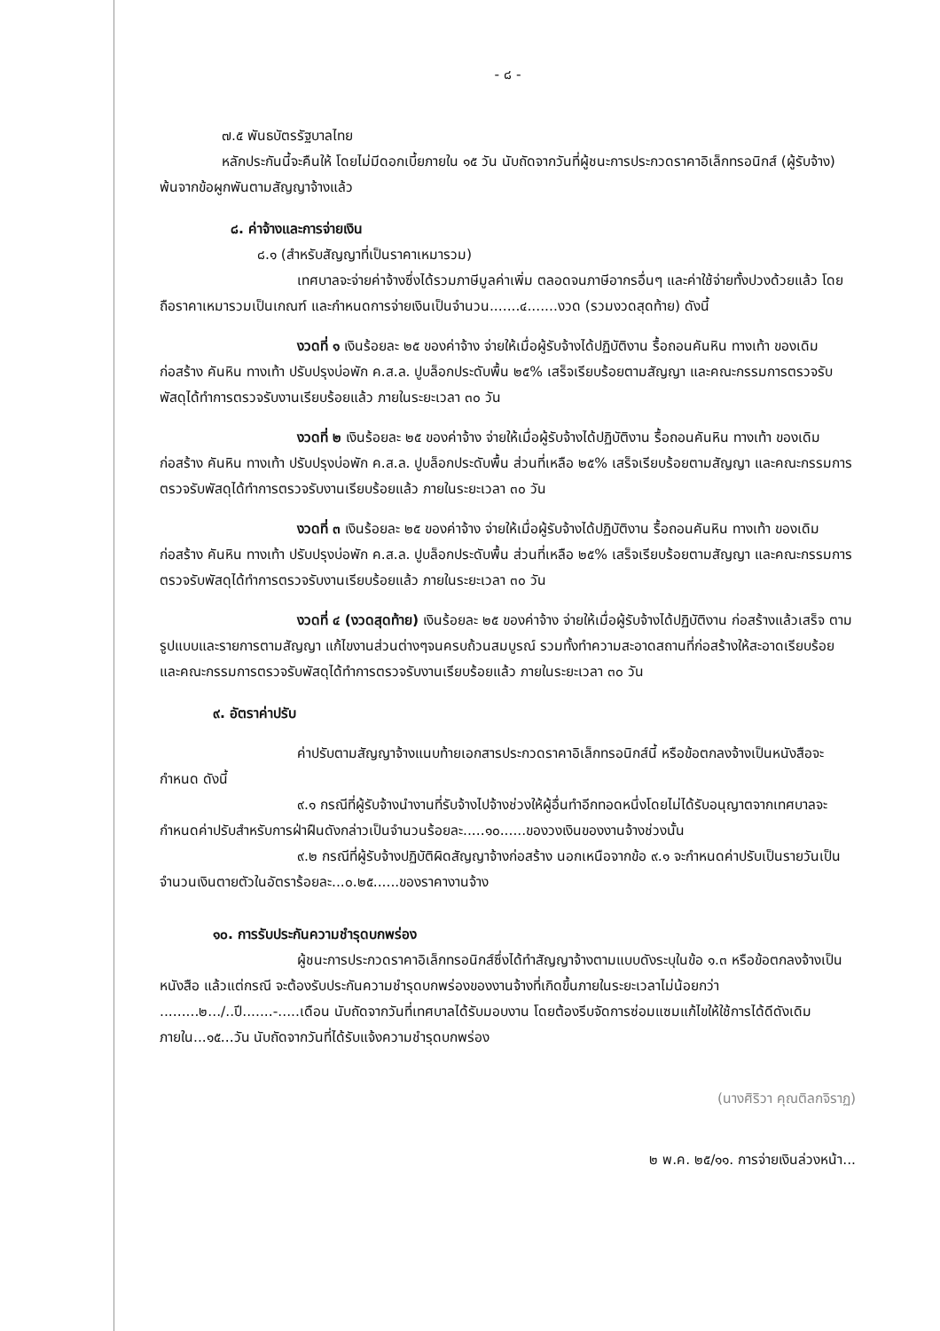- ๘ -
๗.๕ พันธบัตรรัฐบาลไทย
หลักประกันนี้จะคืนให้ โดยไม่มีดอกเบี้ยภายใน ๑๕ วัน นับถัดจากวันที่ผู้ชนะการประกวดราคาอิเล็กทรอนิกส์ (ผู้รับจ้าง) พ้นจากข้อผูกพันตามสัญญาจ้างแล้ว
๘. ค่าจ้างและการจ่ายเงิน
๘.๑ (สำหรับสัญญาที่เป็นราคาเหมารวม)
เทศบาลจะจ่ายค่าจ้างซึ่งได้รวมภาษีมูลค่าเพิ่ม ตลอดจนภาษีอากรอื่นๆ และค่าใช้จ่ายทั้งปวงด้วยแล้ว โดยถือราคาเหมารวมเป็นเกณฑ์ และกำหนดการจ่ายเงินเป็นจำนวน.......๔.......งวด (รวมงวดสุดท้าย) ดังนี้
งวดที่ ๑ เงินร้อยละ ๒๕ ของค่าจ้าง จ่ายให้เมื่อผู้รับจ้างได้ปฏิบัติงาน รื้อถอนคันหิน ทางเท้า ของเดิม ก่อสร้าง คันหิน ทางเท้า ปรับปรุงบ่อพัก ค.ส.ล. ปูบล็อกประดับพื้น ๒๕% เสร็จเรียบร้อยตามสัญญา และคณะกรรมการตรวจรับพัสดุได้ทำการตรวจรับงานเรียบร้อยแล้ว ภายในระยะเวลา ๓๐ วัน
งวดที่ ๒ เงินร้อยละ ๒๕ ของค่าจ้าง จ่ายให้เมื่อผู้รับจ้างได้ปฏิบัติงาน รื้อถอนคันหิน ทางเท้า ของเดิม ก่อสร้าง คันหิน ทางเท้า ปรับปรุงบ่อพัก ค.ส.ล. ปูบล็อกประดับพื้น ส่วนที่เหลือ ๒๕% เสร็จเรียบร้อยตามสัญญา และคณะกรรมการตรวจรับพัสดุได้ทำการตรวจรับงานเรียบร้อยแล้ว ภายในระยะเวลา ๓๐ วัน
งวดที่ ๓ เงินร้อยละ ๒๕ ของค่าจ้าง จ่ายให้เมื่อผู้รับจ้างได้ปฏิบัติงาน รื้อถอนคันหิน ทางเท้า ของเดิม ก่อสร้าง คันหิน ทางเท้า ปรับปรุงบ่อพัก ค.ส.ล. ปูบล็อกประดับพื้น ส่วนที่เหลือ ๒๕% เสร็จเรียบร้อยตามสัญญา และคณะกรรมการตรวจรับพัสดุได้ทำการตรวจรับงานเรียบร้อยแล้ว ภายในระยะเวลา ๓๐ วัน
งวดที่ ๔ (งวดสุดท้าย) เงินร้อยละ ๒๕ ของค่าจ้าง จ่ายให้เมื่อผู้รับจ้างได้ปฏิบัติงาน ก่อสร้างแล้วเสร็จ ตามรูปแบบและรายการตามสัญญา แก้ไขงานส่วนต่างๆจนครบถ้วนสมบูรณ์ รวมทั้งทำความสะอาดสถานที่ก่อสร้างให้สะอาดเรียบร้อย และคณะกรรมการตรวจรับพัสดุได้ทำการตรวจรับงานเรียบร้อยแล้ว ภายในระยะเวลา ๓๐ วัน
๙. อัตราค่าปรับ
ค่าปรับตามสัญญาจ้างแนบท้ายเอกสารประกวดราคาอิเล็กทรอนิกส์นี้ หรือข้อตกลงจ้างเป็นหนังสือจะกำหนด ดังนี้
๙.๑ กรณีที่ผู้รับจ้างนำงานที่รับจ้างไปจ้างช่วงให้ผู้อื่นทำอีกทอดหนึ่งโดยไม่ได้รับอนุญาตจากเทศบาลจะกำหนดค่าปรับสำหรับการฝ่าฝืนดังกล่าวเป็นจำนวนร้อยละ.....๑๐......ของวงเงินของงานจ้างช่วงนั้น
๙.๒ กรณีที่ผู้รับจ้างปฏิบัติผิดสัญญาจ้างก่อสร้าง นอกเหนือจากข้อ ๙.๑ จะกำหนดค่าปรับเป็นรายวันเป็นจำนวนเงินตายตัวในอัตราร้อยละ...๐.๒๕......ของราคางานจ้าง
๑๐. การรับประกันความชำรุดบกพร่อง
ผู้ชนะการประกวดราคาอิเล็กทรอนิกส์ซึ่งได้ทำสัญญาจ้างตามแบบดังระบุในข้อ ๑.๓ หรือข้อตกลงจ้างเป็นหนังสือ แล้วแต่กรณี จะต้องรับประกันความชำรุดบกพร่องของงานจ้างที่เกิดขึ้นภายในระยะเวลาไม่น้อยกว่า .........๒.../..ปี.......-.....เดือน นับถัดจากวันที่เทศบาลได้รับมอบงาน โดยต้องรีบจัดการซ่อมแซมแก้ไขให้ใช้การได้ดีดังเดิมภายใน...๑๕...วัน นับถัดจากวันที่ได้รับแจ้งความชำรุดบกพร่อง
(นางศิริวา คุณติลกจิราฏ)
๒ พ.ค. ๒๕/๑๑. การจ่ายเงินล่วงหน้า...